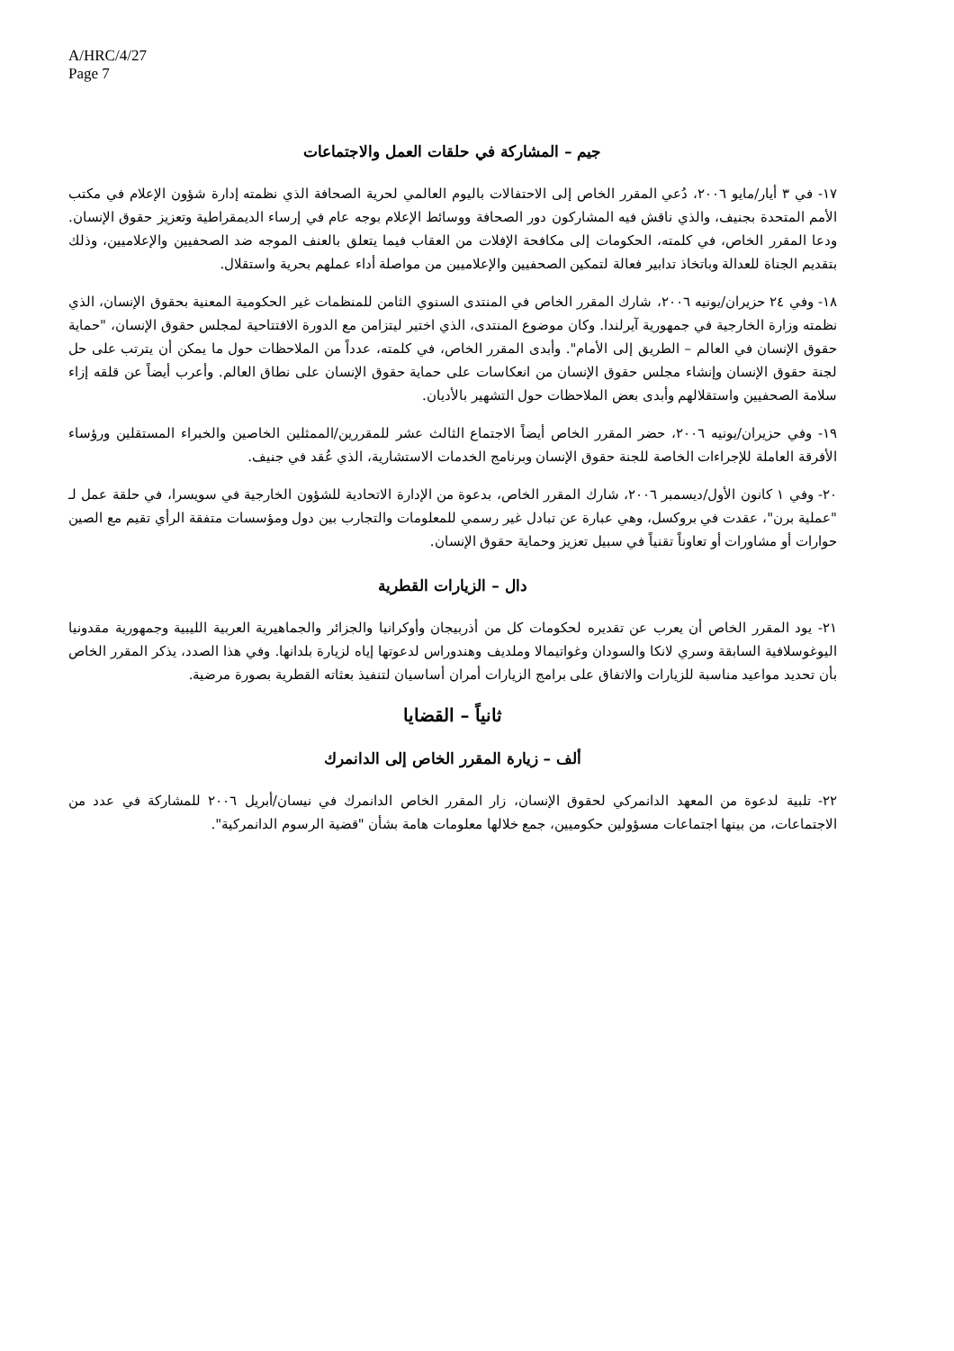A/HRC/4/27
Page 7
جيم – المشاركة في حلقات العمل والاجتماعات
١٧- في ٣ أيار/مايو ٢٠٠٦، دُعي المقرر الخاص إلى الاحتفالات باليوم العالمي لحرية الصحافة الذي نظمته إدارة شؤون الإعلام في مكتب الأمم المتحدة بجنيف، والذي ناقش فيه المشاركون دور الصحافة ووسائط الإعلام بوجه عام في إرساء الديمقراطية وتعزيز حقوق الإنسان. ودعا المقرر الخاص، في كلمته، الحكومات إلى مكافحة الإفلات من العقاب فيما يتعلق بالعنف الموجه ضد الصحفيين والإعلاميين، وذلك بتقديم الجناة للعدالة وباتخاذ تدابير فعالة لتمكين الصحفيين والإعلاميين من مواصلة أداء عملهم بحرية واستقلال.
١٨- وفي ٢٤ حزيران/يونيه ٢٠٠٦، شارك المقرر الخاص في المنتدى السنوي الثامن للمنظمات غير الحكومية المعنية بحقوق الإنسان، الذي نظمته وزارة الخارجية في جمهورية آيرلندا. وكان موضوع المنتدى، الذي اختير ليتزامن مع الدورة الافتتاحية لمجلس حقوق الإنسان، "حماية حقوق الإنسان في العالم – الطريق إلى الأمام". وأبدى المقرر الخاص، في كلمته، عدداً من الملاحظات حول ما يمكن أن يترتب على حل لجنة حقوق الإنسان وإنشاء مجلس حقوق الإنسان من انعكاسات على حماية حقوق الإنسان على نطاق العالم. وأعرب أيضاً عن قلقه إزاء سلامة الصحفيين واستقلالهم وأبدى بعض الملاحظات حول التشهير بالأديان.
١٩- وفي حزيران/يونيه ٢٠٠٦، حضر المقرر الخاص أيضاً الاجتماع الثالث عشر للمقررين/الممثلين الخاصين والخبراء المستقلين ورؤساء الأفرقة العاملة للإجراءات الخاصة للجنة حقوق الإنسان وبرنامج الخدمات الاستشارية، الذي عُقد في جنيف.
٢٠- وفي ١ كانون الأول/ديسمبر ٢٠٠٦، شارك المقرر الخاص، بدعوة من الإدارة الاتحادية للشؤون الخارجية في سويسرا، في حلقة عمل لـ "عملية برن"، عقدت في بروكسل، وهي عبارة عن تبادل غير رسمي للمعلومات والتجارب بين دول ومؤسسات متفقة الرأي تقيم مع الصين حوارات أو مشاورات أو تعاوناً تقنياً في سبيل تعزيز وحماية حقوق الإنسان.
دال – الزيارات القطرية
٢١- يود المقرر الخاص أن يعرب عن تقديره لحكومات كل من أذربيجان وأوكرانيا والجزائر والجماهيرية العربية الليبية وجمهورية مقدونيا اليوغوسلافية السابقة وسري لانكا والسودان وغواتيمالا وملديف وهندوراس لدعوتها إياه لزيارة بلدانها. وفي هذا الصدد، يذكر المقرر الخاص بأن تحديد مواعيد مناسبة للزيارات والاتفاق على برامج الزيارات أمران أساسيان لتنفيذ بعثاته القطرية بصورة مرضية.
ثانياً – القضايا
ألف – زيارة المقرر الخاص إلى الدانمرك
٢٢- تلبية لدعوة من المعهد الدانمركي لحقوق الإنسان، زار المقرر الخاص الدانمرك في نيسان/أبريل ٢٠٠٦ للمشاركة في عدد من الاجتماعات، من بينها اجتماعات مسؤولين حكوميين، جمع خلالها معلومات هامة بشأن "قضية الرسوم الدانمركية".